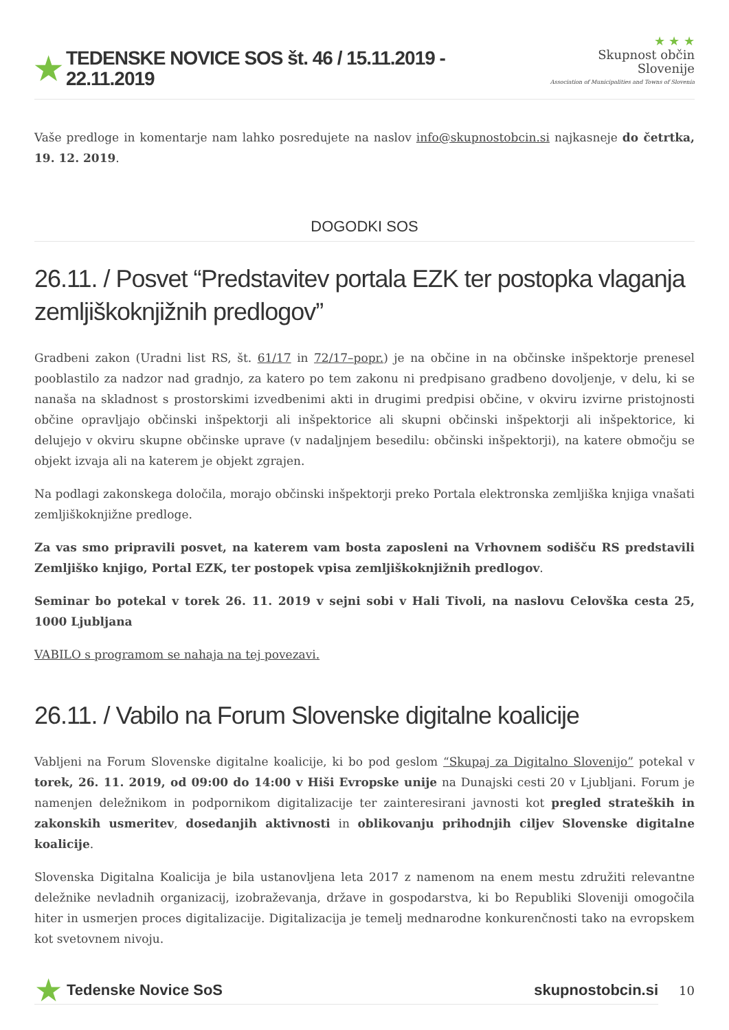★ TEDENSKE NOVICE SOS št. 46 / 15.11.2019 - 22.11.2019
★ ★ ★
Skupnost občin Slovenije
Association of Municipalities and Towns of Slovenia
Vaše predloge in komentarje nam lahko posredujete na naslov info@skupnostobcin.si najkasneje do četrtka, 19. 12. 2019.
DOGODKI SOS
26.11. / Posvet “Predstavitev portala EZK ter postopka vlaganja zemljiškoknjižnih predlogov”
Gradbeni zakon (Uradni list RS, št. 61/17 in 72/17–popr.) je na občine in na občinske inšpektorje prenesel pooblastilo za nadzor nad gradnjo, za katero po tem zakonu ni predpisano gradbeno dovoljenje, v delu, ki se nanaša na skladnost s prostorskimi izvedbenimi akti in drugimi predpisi občine, v okviru izvirne pristojnosti občine opravljajo občinski inšpektorji ali inšpektorice ali skupni občinski inšpektorji ali inšpektorice, ki delujejo v okviru skupne občinske uprave (v nadaljnjem besedilu: občinski inšpektorji), na katere območju se objekt izvaja ali na katerem je objekt zgrajen.
Na podlagi zakonskega določila, morajo občinski inšpektorji preko Portala elektronska zemljiška knjiga vnašati zemljiškoknjižne predloge.
Za vas smo pripravili posvet, na katerem vam bosta zaposleni na Vrhovnem sodišču RS predstavili Zemljiško knjigo, Portal EZK, ter postopek vpisa zemljiškoknjižnih predlogov.
Seminar bo potekal v torek 26. 11. 2019 v sejni sobi v Hali Tivoli, na naslovu Celovška cesta 25, 1000 Ljubljana
VABILO s programom se nahaja na tej povezavi.
26.11. / Vabilo na Forum Slovenske digitalne koalicije
Vabljeni na Forum Slovenske digitalne koalicije, ki bo pod geslom “Skupaj za Digitalno Slovenijo” potekal v torek, 26. 11. 2019, od 09:00 do 14:00 v Hiši Evropske unije na Dunajski cesti 20 v Ljubljani. Forum je namenjen deležnikom in podpornikom digitalizacije ter zainteresirani javnosti kot pregled strateških in zakonskih usmeritev, dosedanjih aktivnosti in oblikovanju prihodnjih ciljev Slovenske digitalne koalicije.
Slovenska Digitalna Koalicija je bila ustanovljena leta 2017 z namenom na enem mestu združiti relevantne deležnike nevladnih organizacij, izobraževanja, države in gospodarstva, ki bo Republiki Sloveniji omogočila hiter in usmerjen proces digitalizacije. Digitalizacija je temelj mednarodne konkurenčnosti tako na evropskem kot svetovnem nivoju.
★ Tedenske Novice SoS skupnostobcin.si
10